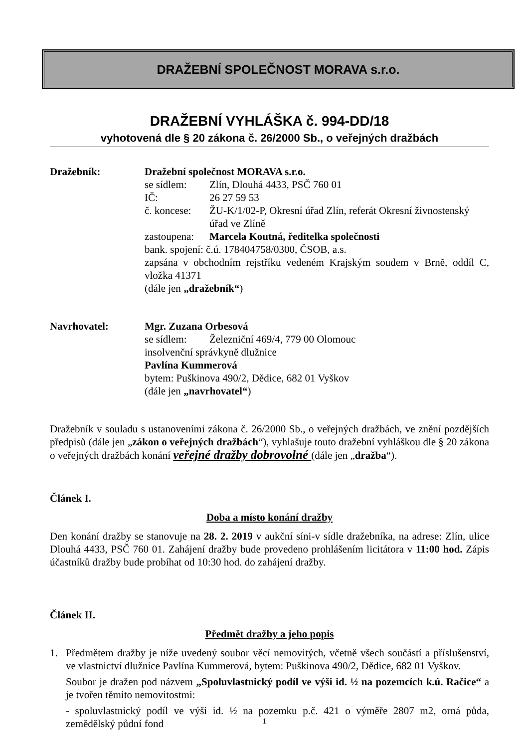DRAŽEBNÍ SPOLEČNOST MORAVA s.r.o.
DRAŽEBNÍ VYHLÁŠKA č. 994-DD/18
vyhotovená dle § 20 zákona č. 26/2000 Sb., o veřejných dražbách
Dražebník: Dražební společnost MORAVA s.r.o.
se sídlem: Zlín, Dlouhá 4433, PSČ 760 01
IČ: 26 27 59 53
č. koncese: ŽU-K/1/02-P, Okresní úřad Zlín, referát Okresní živnostenský úřad ve Zlíně
zastoupena: Marcela Koutná, ředitelka společnosti
bank. spojení: č.ú. 178404758/0300, ČSOB, a.s.
zapsána v obchodním rejstříku vedeném Krajským soudem v Brně, oddíl C, vložka 41371
(dále jen „dražebník“)
Navrhovatel: Mgr. Zuzana Orbesová
se sídlem: Železniční 469/4, 779 00 Olomouc
insolvenční správkyně dlužnice
Pavlína Kummerová
bytem: Puškinova 490/2, Dědice, 682 01 Vyškov
(dále jen „navrhovatel“)
Dražebník v souladu s ustanoveními zákona č. 26/2000 Sb., o veřejných dražbách, ve znění pozdějších předpisů (dále jen „zákon o veřejných dražbách“), vyhlašuje touto dražební vyhláškou dle § 20 zákona o veřejných dražbách konání veřejné dražby dobrovolné (dále jen „dražba“).
Článek I.
Doba a místo konání dražby
Den konání dražby se stanovuje na 28. 2. 2019 v aukční síni-v sídle dražebníka, na adrese: Zlín, ulice Dlouhá 4433, PSČ 760 01. Zahájení dražby bude provedeno prohlášením licitátora v 11:00 hod. Zápis účastníků dražby bude probíhat od 10:30 hod. do zahájení dražby.
Článek II.
Předmět dražby a jeho popis
1. Předmětem dražby je níže uvedený soubor věcí nemovitých, včetně všech součástí a příslušenství, ve vlastnictví dlužnice Pavlína Kummerová, bytem: Puškinova 490/2, Dědice, 682 01 Vyškov.
Soubor je dražen pod názvem „Spoluvlastnický podíl ve výši id. ½ na pozemcích k.ú. Račice“ a je tvořen těmito nemovitostmi:
- spoluvlastnický podíl ve výši id. ½ na pozemku p.č. 421 o výměře 2807 m2, orná půda, zemědělský půdní fond
1